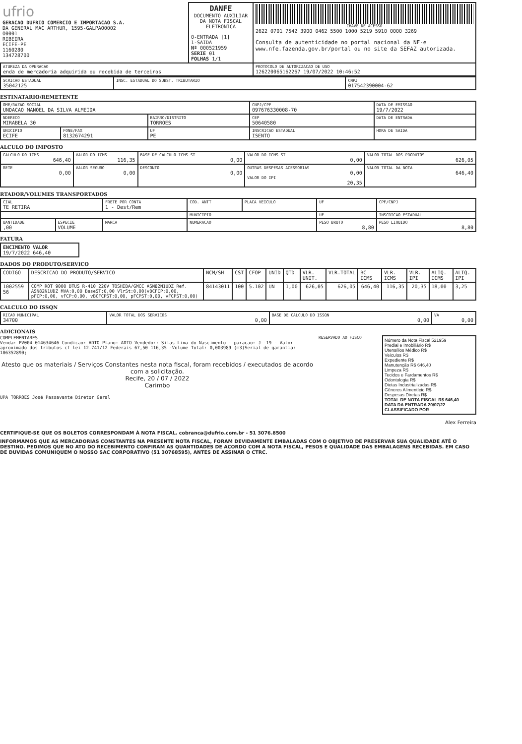| ufrio GERACAO DUFRIO COMERCIO E IMPORTACAO S.A. DA GENERAL MAC ARTHUR, 1595-GALPAO0002 O0001 RIBEIRA ECIFE-PE 1160280 134728700 | DANFE DOCUMENTO AUXILIAR DA NOTA FISCAL ELETRONICA 0-ENTRADA [1] 1-SAIDA Nº 000521959 SERIE 01 FOLHAS 1/1 | CHAVE DE ACESSO 2622 0701 7542 3900 0462 5500 1000 5219 5910 0000 3269 Consulta de autenticidade no portal nacional da NF-e www.nfe.fazenda.gov.br/portal ou no site da SEFAZ autorizada. |
| ATUREZA DA OPERACAO enda de mercadoria adquirida ou recebida de terceiros | | PROTOCOLO DE AUTORIZACAO DE USO 126220065162267 19/07/2022 10:46:52 |
| SCRICAO ESTADUAL 35042125 | INSC. ESTADUAL DO SUBST. TRIBUTARIO | CNPJ 017542390004-62 |
ESTINATARIO/REMETENTE
| OME/RAZAO SOCIAL UNDACAO MANOEL DA SILVA ALMEIDA | | | CNPJ/CPF 097676330008-70 | | DATA DE EMISSAO 19/7/2022 |
| NDERECO MIRABELA 30 | | BAIRRO/DISTRITO TORROES | | CEP 50640580 | DATA DE ENTRADA |
| UNICIPIO ECIFE | FONE/FAX 8132674291 | UF PE | INSCRICAO ESTADUAL ISENTO | | HORA DE SAIDA |
ALCULO DO IMPOSTO
| CALCULO DO ICMS 646,40 | VALOR DO ICMS 116,35 | BASE DE CALCULO ICMS ST 0,00 | VALOR DO ICMS ST 0,00 | VALOR TOTAL DOS PRODUTOS 626,05 |
| RETE 0,00 | VALOR SEGURO 0,00 | DESCONTO 0,00 | OUTRAS DESPESAS ACESSORIAS 0,00 VALOR DO IPI 20,35 | VALOR TOTAL DA NOTA 646,40 |
RTADOR/VOLUMES TRANSPORTADOS
| CIAL TE RETIRA | | FRETE POR CONTA 1 - Dest/Rem | COD. ANTT | PLACA VEICULO | UF | CPF/CNPJ |
| | | | MUNICIPIO | | UF | INSCRICAO ESTADUAL |
| UANTIDADE ,00 | ESPECIE VOLUME | MARCA | NUMERACAO | | PESO BRUTO 8,80 | PESO LIQUIDO 8,80 |
FATURA
| ENCIMENTO VALOR 19/7/2022 646,40 |
DADOS DO PRODUTO/SERVICO
| CODIGO | DESCRICAO DO PRODUTO/SERVICO | NCM/SH | CST | CFOP | UNID | QTD | VLR. UNIT. | VLR.TOTAL | BC ICMS | VLR. ICMS | VLR. IPI | ALIQ. ICMS | ALIQ. IPI |
| --- | --- | --- | --- | --- | --- | --- | --- | --- | --- | --- | --- | --- | --- |
| 1002559 56 | COMP ROT 9000 BTUS R-410 220V TOSHIBA/GMCC ASN82N1UDZ Ref. ASN82N1UDZ MVA:0,00 BaseST:0,00 VlrSt:0,00(vBCFCP:0,00, pFCP:0,00, vFCP:0,00, vBCFCPST:0,00, pFCPST:0,00, vFCPST:0,00) | 84143011 | 100 | 5.102 | UN | 1,00 | 626,05 | 626,05 | 646,40 | 116,35 | 20,35 | 18,00 | 3,25 |
CALCULO DO ISSQN
| RICAO MUNICIPAL 34700 | VALOR TOTAL DOS SERVICOS 0,00 | BASE DE CALCULO DO ISSQN 0,00 | VA 0,00 |
ADICIONAIS
COMPLEMENTARES
Venda: PV004-014634646 Condicao: ADTO Plano: ADTO Vendedor: Silas Lima do Nascimento - paracao: J--19 - Valor aproximado dos tributos cf lei 12.741/12 Federais 67,50 116,35 -Volume Total: 0,003989 (m3)Serial de garantia: 106352890;
Atesto que os materiais / Serviços Constantes nesta nota fiscal, foram recebidos / executados de acordo com a solicitação.
Recife, 20 / 07 / 2022
Carimbo
UPA TORROES José Passavante Diretor Geral
RESERVADO AO FISCO
Número da Nota Fiscal 521959
Predial e Imobiliário R$
Utensílios Médico R$
Veículos R$
Expediente R$
Manutenção R$ 646,40
Limpeza R$
Tecidos e Fardamentos R$
Odontologia R$
Dietas Industrializadas R$
Gêneros Alimentício R$
Despesas Diretas R$
TOTAL DE NOTA FISCAL R$ 646,40
DATA DA ENTRADA 20/07/22
CLASSIFICADO POR
Alex Ferreira
CERTIFIQUE-SE QUE OS BOLETOS CORRESPONDAM À NOTA FISCAL. cobranca@dufrio.com.br - 51 3076.8500
INFORMAMOS QUE AS MERCADORIAS CONSTANTES NA PRESENTE NOTA FISCAL, FORAM DEVIDAMENTE EMBALADAS COM O OBJETIVO DE PRESERVAR SUA QUALIDADE ATÉ O DESTINO. PEDIMOS QUE NO ATO DO RECEBIMENTO CONFIRAM AS QUANTIDADES DE ACORDO COM A NOTA FISCAL, PESOS E QUALIDADE DAS EMBALAGENS RECEBIDAS. EM CASO DE DUVIDAS COMUNIQUEM O NOSSO SAC CORPORATIVO (51 30768595), ANTES DE ASSINAR O CTRC.